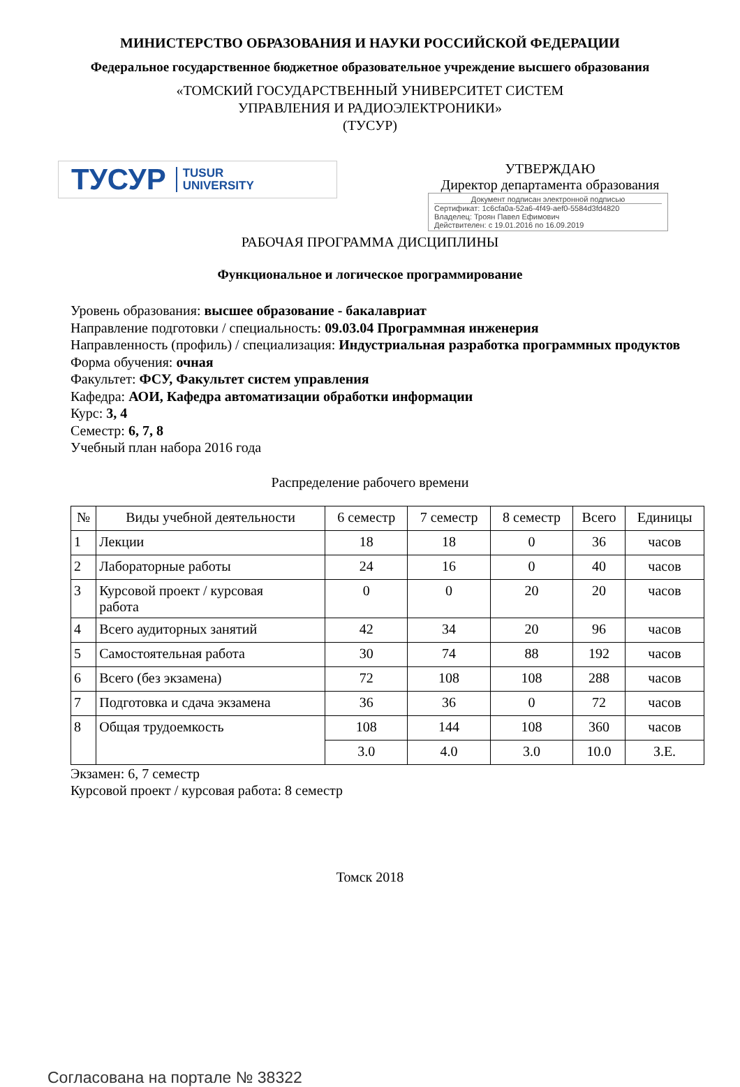МИНИСТЕРСТВО ОБРАЗОВАНИЯ И НАУКИ РОССИЙСКОЙ ФЕДЕРАЦИИ
Федеральное государственное бюджетное образовательное учреждение высшего образования
«ТОМСКИЙ ГОСУДАРСТВЕННЫЙ УНИВЕРСИТЕТ СИСТЕМ
УПРАВЛЕНИЯ И РАДИОЭЛЕКТРОНИКИ»
(ТУСУР)
ТУСУР TUSUR
UNIVERSITY
УТВЕРЖДАЮ
Директор департамента образования
Документ подписан электронной подписью
Сертификат: 1c6cfa0a-52a6-4f49-aef0-5584d3fd4820
Владелец: Троян Павел Ефимович
Действителен: с 19.01.2016 по 16.09.2019
РАБОЧАЯ ПРОГРАММА ДИСЦИПЛИНЫ
Функциональное и логическое программирование
Уровень образования: высшее образование - бакалавриат
Направление подготовки / специальность: 09.03.04 Программная инженерия
Направленность (профиль) / специализация: Индустриальная разработка программных продуктов
Форма обучения: очная
Факультет: ФСУ, Факультет систем управления
Кафедра: АОИ, Кафедра автоматизации обработки информации
Курс: 3, 4
Семестр: 6, 7, 8
Учебный план набора 2016 года
Распределение рабочего времени
| № | Виды учебной деятельности | 6 семестр | 7 семестр | 8 семестр | Всего | Единицы |
| --- | --- | --- | --- | --- | --- | --- |
| 1 | Лекции | 18 | 18 | 0 | 36 | часов |
| 2 | Лабораторные работы | 24 | 16 | 0 | 40 | часов |
| 3 | Курсовой проект / курсовая работа | 0 | 0 | 20 | 20 | часов |
| 4 | Всего аудиторных занятий | 42 | 34 | 20 | 96 | часов |
| 5 | Самостоятельная работа | 30 | 74 | 88 | 192 | часов |
| 6 | Всего (без экзамена) | 72 | 108 | 108 | 288 | часов |
| 7 | Подготовка и сдача экзамена | 36 | 36 | 0 | 72 | часов |
| 8 | Общая трудоемкость | 108 | 144 | 108 | 360 | часов |
| | | 3.0 | 4.0 | 3.0 | 10.0 | З.Е. |
Экзамен: 6, 7 семестр
Курсовой проект / курсовая работа: 8 семестр
Томск 2018
Согласована на портале № 38322